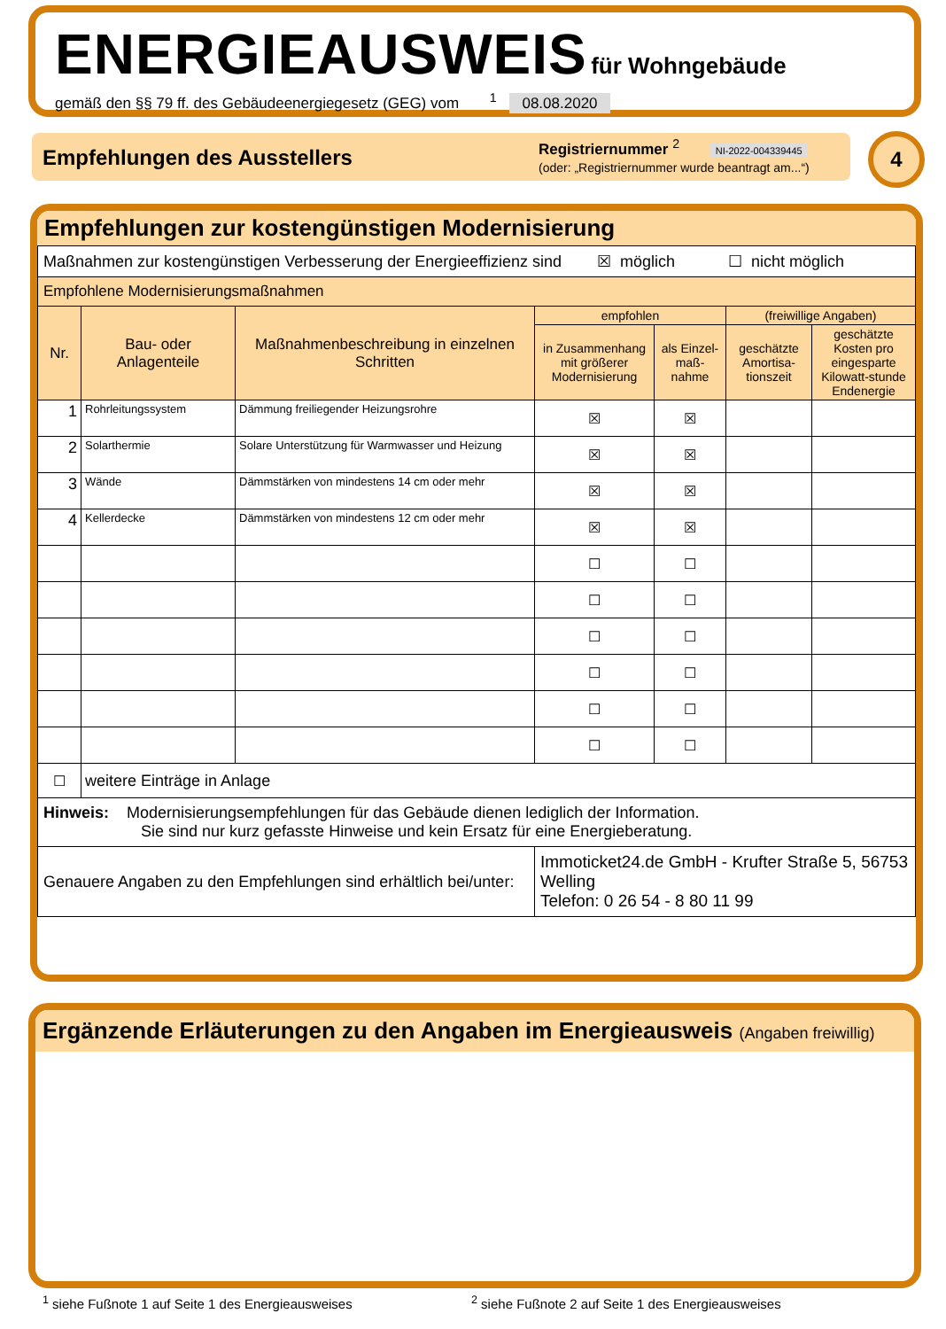ENERGIEAUSWEIS
für Wohngebäude
gemäß den §§ 79 ff. des Gebäudeenergiegesetz (GEG) vom <sup>1</sup> 08.08.2020
Empfehlungen des Ausstellers
Registriernummer <sup>2</sup> NI-2022-004339445
(oder: „Registriernummer wurde beantragt am...“)
4
Empfehlungen zur kostengünstigen Modernisierung
| Maßnahmen zur kostengünstigen Verbesserung der Energieeffizienz sind ☒ möglich ☐ nicht möglich | | | | | | |
| Empfohlene Modernisierungsmaßnahmen | | | | | | |
| Nr. | Bau- oder Anlagenteile | Maßnahmenbeschreibung in einzelnen Schritten | empfohlen | | (freiwillige Angaben) | |
| | | | in Zusammenhang mit größerer Modernisierung | als Einzel-maß-nahme | geschätzte Amortisa-tionszeit | geschätzte Kosten pro eingesparte Kilowatt-stunde Endenergie |
| 1 | Rohrleitungssystem | Dämmung freiliegender Heizungsrohre | ☒ | ☒ | | |
| 2 | Solarthermie | Solare Unterstützung für Warmwasser und Heizung | ☒ | ☒ | | |
| 3 | Wände | Dämmstärken von mindestens 14 cm oder mehr | ☒ | ☒ | | |
| 4 | Kellerdecke | Dämmstärken von mindestens 12 cm oder mehr | ☒ | ☒ | | |
| | | | ☐ | ☐ | | |
| | | | ☐ | ☐ | | |
| | | | ☐ | ☐ | | |
| | | | ☐ | ☐ | | |
| | | | ☐ | ☐ | | |
| | | | ☐ | ☐ | | |
| ☐ | weitere Einträge in Anlage | | | | | |
| Hinweis: Modernisierungsempfehlungen für das Gebäude dienen lediglich der Information. Sie sind nur kurz gefasste Hinweise und kein Ersatz für eine Energieberatung. | | | | | | |
| Genauere Angaben zu den Empfehlungen sind erhältlich bei/unter: | | | Immoticket24.de GmbH - Krufter Straße 5, 56753 Welling Telefon: 0 26 54 - 8 80 11 99 | | | |
Ergänzende Erläuterungen zu den Angaben im Energieausweis (Angaben freiwillig)
<sup>1</sup> siehe Fußnote 1 auf Seite 1 des Energieausweises
<sup>2</sup> siehe Fußnote 2 auf Seite 1 des Energieausweises